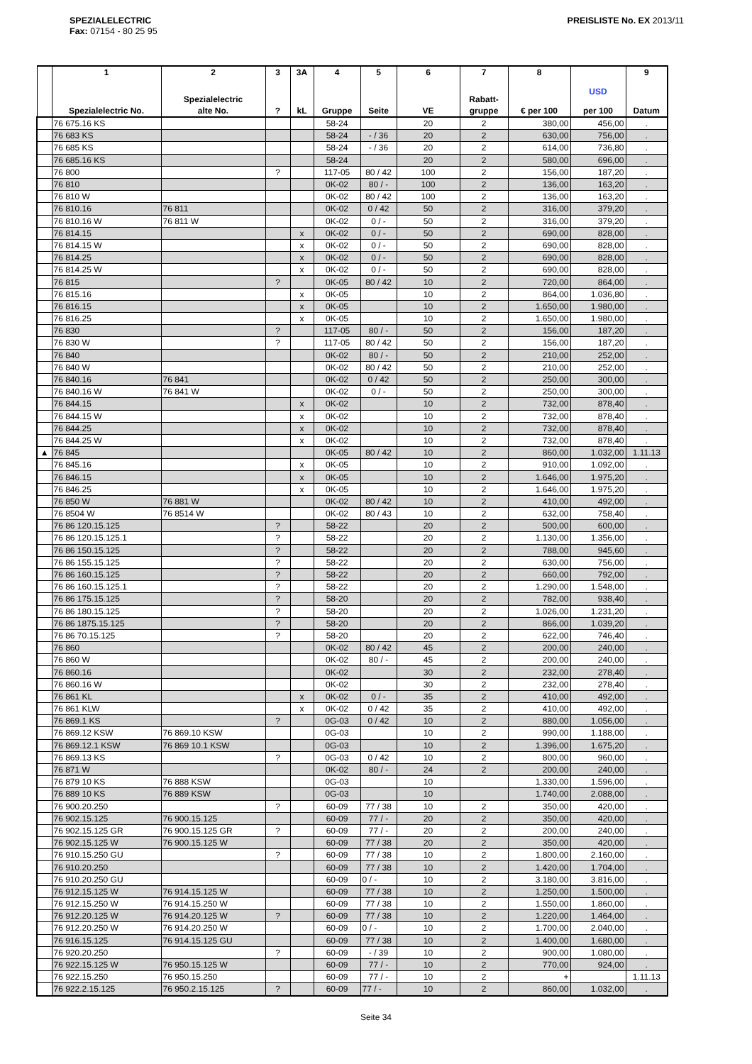SPEZIALELECTRIC
Fax: 07154 - 80 25 95
PREISLISTE No. EX 2013/11
| | 1 Spezialelectric No. | 2 Spezialelectric alte No. | 3 ? | 3A kL | 4 Gruppe | 5 Seite | 6 VE | 7 Rabatt- gruppe | 8 € per 100 | USD per 100 | 9 Datum |
| --- | --- | --- | --- | --- | --- | --- | --- | --- | --- | --- | --- |
| | 76 675.16 KS | | | | 58-24 | | 20 | 2 | 380,00 | 456,00 | . |
| | 76 683 KS | | | | 58-24 | - / 36 | 20 | 2 | 630,00 | 756,00 | . |
| | 76 685 KS | | | | 58-24 | - / 36 | 20 | 2 | 614,00 | 736,80 | . |
| | 76 685.16 KS | | | | 58-24 | | 20 | 2 | 580,00 | 696,00 | . |
| | 76 800 | | ? | | 117-05 | 80 / 42 | 100 | 2 | 156,00 | 187,20 | . |
| | 76 810 | | | | 0K-02 | 80 / - | 100 | 2 | 136,00 | 163,20 | . |
| | 76 810 W | | | | 0K-02 | 80 / 42 | 100 | 2 | 136,00 | 163,20 | . |
| | 76 810.16 | 76 811 | | | 0K-02 | 0 / 42 | 50 | 2 | 316,00 | 379,20 | . |
| | 76 810.16 W | 76 811 W | | | 0K-02 | 0 / - | 50 | 2 | 316,00 | 379,20 | . |
| | 76 814.15 | | | x | 0K-02 | 0 / - | 50 | 2 | 690,00 | 828,00 | . |
| | 76 814.15 W | | | x | 0K-02 | 0 / - | 50 | 2 | 690,00 | 828,00 | . |
| | 76 814.25 | | | x | 0K-02 | 0 / - | 50 | 2 | 690,00 | 828,00 | . |
| | 76 814.25 W | | | x | 0K-02 | 0 / - | 50 | 2 | 690,00 | 828,00 | . |
| | 76 815 | | ? | | 0K-05 | 80 / 42 | 10 | 2 | 720,00 | 864,00 | . |
| | 76 815.16 | | | x | 0K-05 | | 10 | 2 | 864,00 | 1.036,80 | . |
| | 76 816.15 | | | x | 0K-05 | | 10 | 2 | 1.650,00 | 1.980,00 | . |
| | 76 816.25 | | | x | 0K-05 | | 10 | 2 | 1.650,00 | 1.980,00 | . |
| | 76 830 | | ? | | 117-05 | 80 / - | 50 | 2 | 156,00 | 187,20 | . |
| | 76 830 W | | ? | | 117-05 | 80 / 42 | 50 | 2 | 156,00 | 187,20 | . |
| | 76 840 | | | | 0K-02 | 80 / - | 50 | 2 | 210,00 | 252,00 | . |
| | 76 840 W | | | | 0K-02 | 80 / 42 | 50 | 2 | 210,00 | 252,00 | . |
| | 76 840.16 | 76 841 | | | 0K-02 | 0 / 42 | 50 | 2 | 250,00 | 300,00 | . |
| | 76 840.16 W | 76 841 W | | | 0K-02 | 0 / - | 50 | 2 | 250,00 | 300,00 | . |
| | 76 844.15 | | | x | 0K-02 | | 10 | 2 | 732,00 | 878,40 | . |
| | 76 844.15 W | | | x | 0K-02 | | 10 | 2 | 732,00 | 878,40 | . |
| | 76 844.25 | | | x | 0K-02 | | 10 | 2 | 732,00 | 878,40 | . |
| | 76 844.25 W | | | x | 0K-02 | | 10 | 2 | 732,00 | 878,40 | . |
| ▲ | 76 845 | | | | 0K-05 | 80 / 42 | 10 | 2 | 860,00 | 1.032,00 | 1.11.13 |
| | 76 845.16 | | | x | 0K-05 | | 10 | 2 | 910,00 | 1.092,00 | . |
| | 76 846.15 | | | x | 0K-05 | | 10 | 2 | 1.646,00 | 1.975,20 | . |
| | 76 846.25 | | | x | 0K-05 | | 10 | 2 | 1.646,00 | 1.975,20 | . |
| | 76 850 W | 76 881 W | | | 0K-02 | 80 / 42 | 10 | 2 | 410,00 | 492,00 | . |
| | 76 8504 W | 76 8514 W | | | 0K-02 | 80 / 43 | 10 | 2 | 632,00 | 758,40 | . |
| | 76 86 120.15.125 | | ? | | 58-22 | | 20 | 2 | 500,00 | 600,00 | . |
| | 76 86 120.15.125.1 | | ? | | 58-22 | | 20 | 2 | 1.130,00 | 1.356,00 | . |
| | 76 86 150.15.125 | | ? | | 58-22 | | 20 | 2 | 788,00 | 945,60 | . |
| | 76 86 155.15.125 | | ? | | 58-22 | | 20 | 2 | 630,00 | 756,00 | . |
| | 76 86 160.15.125 | | ? | | 58-22 | | 20 | 2 | 660,00 | 792,00 | . |
| | 76 86 160.15.125.1 | | ? | | 58-22 | | 20 | 2 | 1.290,00 | 1.548,00 | . |
| | 76 86 175.15.125 | | ? | | 58-20 | | 20 | 2 | 782,00 | 938,40 | . |
| | 76 86 180.15.125 | | ? | | 58-20 | | 20 | 2 | 1.026,00 | 1.231,20 | . |
| | 76 86 1875.15.125 | | ? | | 58-20 | | 20 | 2 | 866,00 | 1.039,20 | . |
| | 76 86 70.15.125 | | ? | | 58-20 | | 20 | 2 | 622,00 | 746,40 | . |
| | 76 860 | | | | 0K-02 | 80 / 42 | 45 | 2 | 200,00 | 240,00 | . |
| | 76 860 W | | | | 0K-02 | 80 / - | 45 | 2 | 200,00 | 240,00 | . |
| | 76 860.16 | | | | 0K-02 | | 30 | 2 | 232,00 | 278,40 | . |
| | 76 860.16 W | | | | 0K-02 | | 30 | 2 | 232,00 | 278,40 | . |
| | 76 861 KL | | | x | 0K-02 | 0 / - | 35 | 2 | 410,00 | 492,00 | . |
| | 76 861 KLW | | | x | 0K-02 | 0 / 42 | 35 | 2 | 410,00 | 492,00 | . |
| | 76 869.1 KS | | ? | | 0G-03 | 0 / 42 | 10 | 2 | 880,00 | 1.056,00 | . |
| | 76 869.12 KSW | 76 869.10 KSW | | | 0G-03 | | 10 | 2 | 990,00 | 1.188,00 | . |
| | 76 869.12.1 KSW | 76 869 10.1 KSW | | | 0G-03 | | 10 | 2 | 1.396,00 | 1.675,20 | . |
| | 76 869.13 KS | | ? | | 0G-03 | 0 / 42 | 10 | 2 | 800,00 | 960,00 | . |
| | 76 871 W | | | | 0K-02 | 80 / - | 24 | 2 | 200,00 | 240,00 | . |
| | 76 879 10 KS | 76 888 KSW | | | 0G-03 | | 10 | | 1.330,00 | 1.596,00 | . |
| | 76 889 10 KS | 76 889 KSW | | | 0G-03 | | 10 | | 1.740,00 | 2.088,00 | . |
| | 76 900.20.250 | | ? | | 60-09 | 77 / 38 | 10 | 2 | 350,00 | 420,00 | . |
| | 76 902.15.125 | 76 900.15.125 | | | 60-09 | 77 / - | 20 | 2 | 350,00 | 420,00 | . |
| | 76 902.15.125 GR | 76 900.15.125 GR | ? | | 60-09 | 77 / - | 20 | 2 | 200,00 | 240,00 | . |
| | 76 902.15.125 W | 76 900.15.125 W | | | 60-09 | 77 / 38 | 20 | 2 | 350,00 | 420,00 | . |
| | 76 910.15.250 GU | | ? | | 60-09 | 77 / 38 | 10 | 2 | 1.800,00 | 2.160,00 | . |
| | 76 910.20.250 | | | | 60-09 | 77 / 38 | 10 | 2 | 1.420,00 | 1.704,00 | . |
| | 76 910.20.250 GU | | | | 60-09 | 0 / - | 10 | 2 | 3.180,00 | 3.816,00 | . |
| | 76 912.15.125 W | 76 914.15.125 W | | | 60-09 | 77 / 38 | 10 | 2 | 1.250,00 | 1.500,00 | . |
| | 76 912.15.250 W | 76 914.15.250 W | | | 60-09 | 77 / 38 | 10 | 2 | 1.550,00 | 1.860,00 | . |
| | 76 912.20.125 W | 76 914.20.125 W | ? | | 60-09 | 77 / 38 | 10 | 2 | 1.220,00 | 1.464,00 | . |
| | 76 912.20.250 W | 76 914.20.250 W | | | 60-09 | 0 / - | 10 | 2 | 1.700,00 | 2.040,00 | . |
| | 76 916.15.125 | 76 914.15.125 GU | | | 60-09 | 77 / 38 | 10 | 2 | 1.400,00 | 1.680,00 | . |
| | 76 920.20.250 | | ? | | 60-09 | - / 39 | 10 | 2 | 900,00 | 1.080,00 | . |
| | 76 922.15.125 W | 76 950.15.125 W | | | 60-09 | 77 / - | 10 | 2 | 770,00 | 924,00 | . |
| | 76 922.15.250 | 76 950.15.250 | | | 60-09 | 77 / - | 10 | 2 | + | | 1.11.13 |
| | 76 922.2.15.125 | 76 950.2.15.125 | ? | | 60-09 | 77 / - | 10 | 2 | 860,00 | 1.032,00 | . |
Seite 34